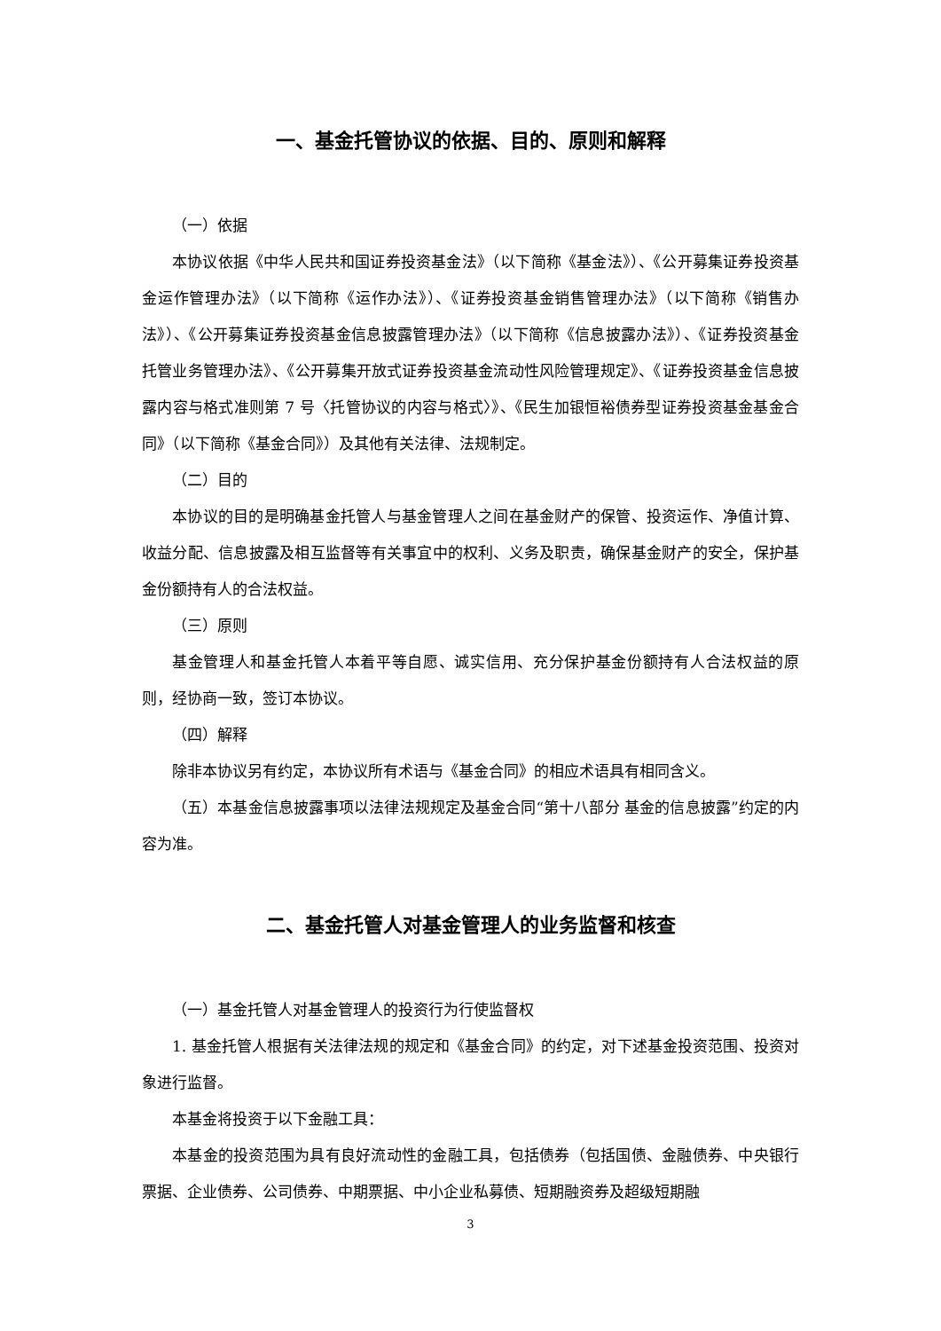一、基金托管协议的依据、目的、原则和解释
（一）依据
本协议依据《中华人民共和国证券投资基金法》（以下简称《基金法》）、《公开募集证券投资基金运作管理办法》（以下简称《运作办法》）、《证券投资基金销售管理办法》（以下简称《销售办法》）、《公开募集证券投资基金信息披露管理办法》（以下简称《信息披露办法》）、《证券投资基金托管业务管理办法》、《公开募集开放式证券投资基金流动性风险管理规定》、《证券投资基金信息披露内容与格式准则第 7 号〈托管协议的内容与格式〉》、《民生加银恒裕债券型证券投资基金基金合同》（以下简称《基金合同》）及其他有关法律、法规制定。
（二）目的
本协议的目的是明确基金托管人与基金管理人之间在基金财产的保管、投资运作、净值计算、收益分配、信息披露及相互监督等有关事宜中的权利、义务及职责，确保基金财产的安全，保护基金份额持有人的合法权益。
（三）原则
基金管理人和基金托管人本着平等自愿、诚实信用、充分保护基金份额持有人合法权益的原则，经协商一致，签订本协议。
（四）解释
除非本协议另有约定，本协议所有术语与《基金合同》的相应术语具有相同含义。
（五）本基金信息披露事项以法律法规规定及基金合同“第十八部分 基金的信息披露”约定的内容为准。
二、基金托管人对基金管理人的业务监督和核查
（一）基金托管人对基金管理人的投资行为行使监督权
1. 基金托管人根据有关法律法规的规定和《基金合同》的约定，对下述基金投资范围、投资对象进行监督。
本基金将投资于以下金融工具：
本基金的投资范围为具有良好流动性的金融工具，包括债券（包括国债、金融债券、中央银行票据、企业债券、公司债券、中期票据、中小企业私募债、短期融资券及超级短期融
3